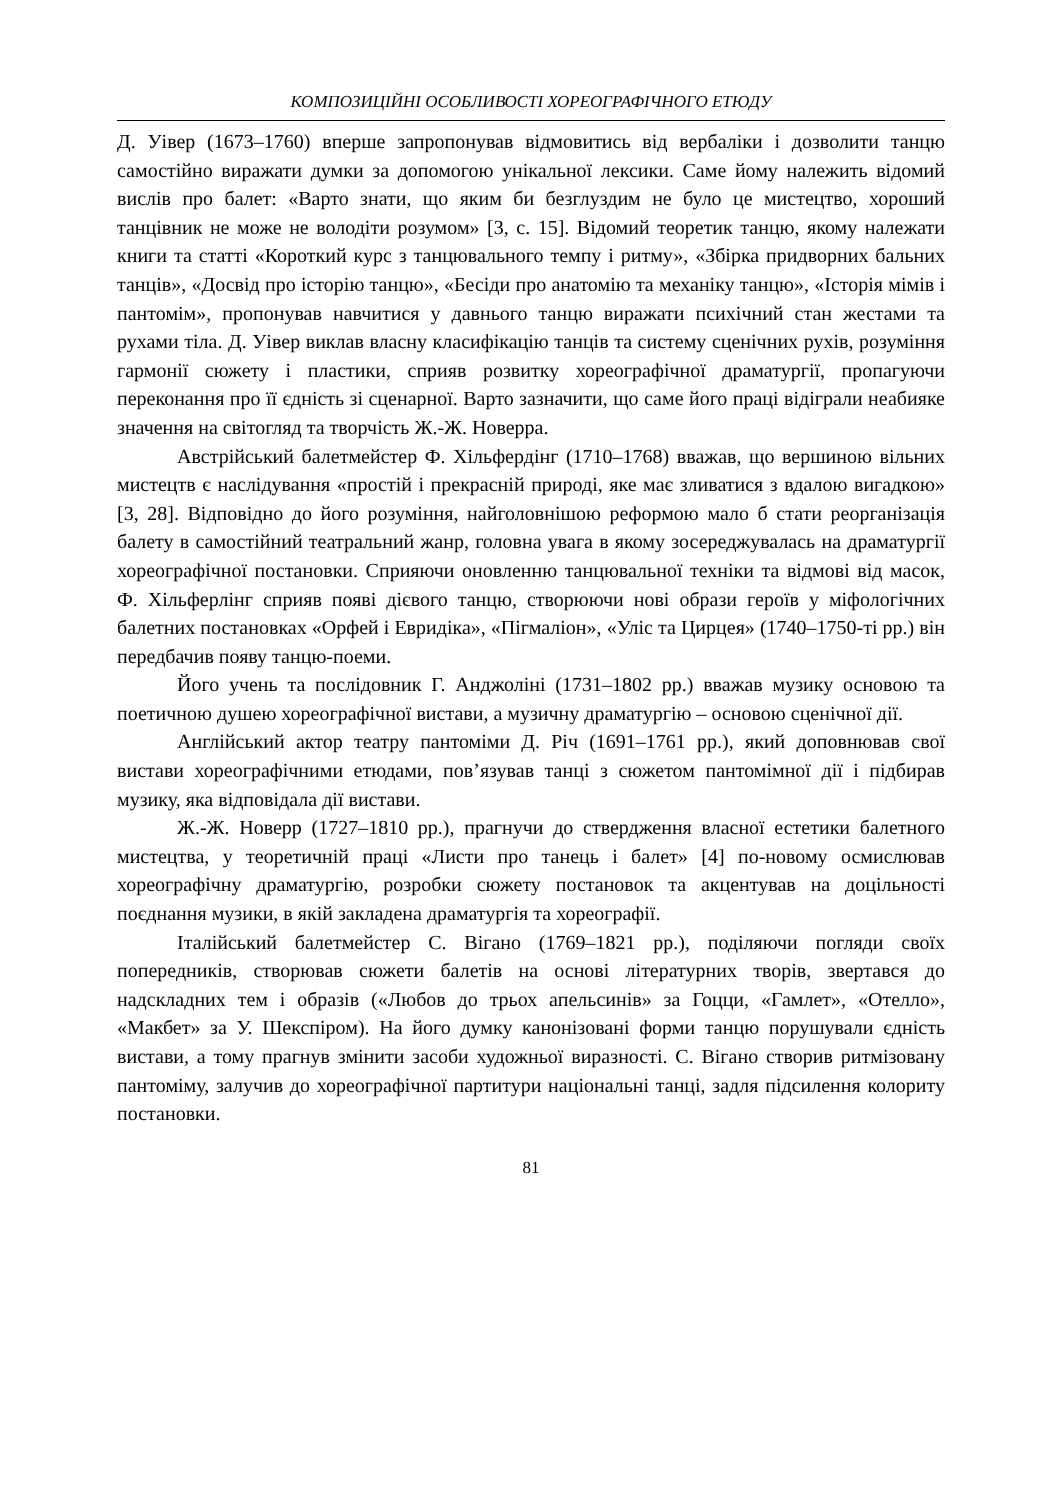КОМПОЗИЦІЙНІ ОСОБЛИВОСТІ ХОРЕОГРАФІЧНОГО ЕТЮДУ
Д. Уівер (1673–1760) вперше запропонував відмовитись від вербаліки і дозволити танцю самостійно виражати думки за допомогою унікальної лексики. Саме йому належить відомий вислів про балет: «Варто знати, що яким би безглуздим не було це мистецтво, хороший танцівник не може не володіти розумом» [3, с. 15]. Відомий теоретик танцю, якому належати книги та статті «Короткий курс з танцювального темпу і ритму», «Збірка придворних бальних танців», «Досвід про історію танцю», «Бесіди про анатомію та механіку танцю», «Історія мімів і пантомім», пропонував навчитися у давнього танцю виражати психічний стан жестами та рухами тіла. Д. Уівер виклав власну класифікацію танців та систему сценічних рухів, розуміння гармонії сюжету і пластики, сприяв розвитку хореографічної драматургії, пропагуючи переконання про її єдність зі сценарної. Варто зазначити, що саме його праці відіграли неабияке значення на світогляд та творчість Ж.-Ж. Новерра.
Австрійський балетмейстер Ф. Хільфердінг (1710–1768) вважав, що вершиною вільних мистецтв є наслідування «простій і прекрасній природі, яке має зливатися з вдалою вигадкою» [3, 28]. Відповідно до його розуміння, найголовнішою реформою мало б стати реорганізація балету в самостійний театральний жанр, головна увага в якому зосереджувалась на драматургії хореографічної постановки. Сприяючи оновленню танцювальної техніки та відмові від масок, Ф. Хільферлінг сприяв появі дієвого танцю, створюючи нові образи героїв у міфологічних балетних постановках «Орфей і Евридіка», «Пігмаліон», «Уліс та Цирцея» (1740–1750-ті рр.) він передбачив появу танцю-поеми.
Його учень та послідовник Г. Анджоліні (1731–1802 рр.) вважав музику основою та поетичною душею хореографічної вистави, а музичну драматургію – основою сценічної дії.
Англійський актор театру пантоміми Д. Річ (1691–1761 рр.), який доповнював свої вистави хореографічними етюдами, пов’язував танці з сюжетом пантомімної дії і підбирав музику, яка відповідала дії вистави.
Ж.-Ж. Новерр (1727–1810 рр.), прагнучи до ствердження власної естетики балетного мистецтва, у теоретичній праці «Листи про танець і балет» [4] по-новому осмислював хореографічну драматургію, розробки сюжету постановок та акцентував на доцільності поєднання музики, в якій закладена драматургія та хореографії.
Італійський балетмейстер С. Вігано (1769–1821 рр.), поділяючи погляди своїх попередників, створював сюжети балетів на основі літературних творів, звертався до надскладних тем і образів («Любов до трьох апельсинів» за Гоцци, «Гамлет», «Отелло», «Макбет» за У. Шекспіром). На його думку канонізовані форми танцю порушували єдність вистави, а тому прагнув змінити засоби художньої виразності. С. Вігано створив ритмізовану пантоміму, залучив до хореографічної партитури національні танці, задля підсилення колориту постановки.
81